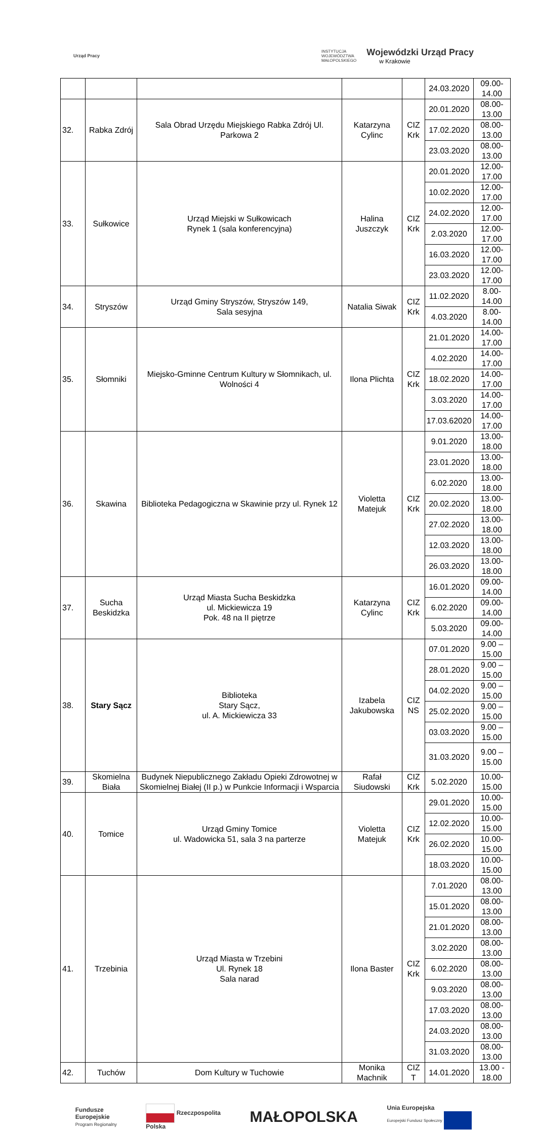Urząd Pracy
INSTYTUCJA
WOJEWÓDZTWA
MAŁOPOLSKIEGO
Wojewódzki Urząd Pracy
w Krakowie
| | | | | | 24.03.2020 | 09.00-14.00 |
| 32. | Rabka Zdrój | Sala Obrad Urzędu Miejskiego Rabka Zdrój Ul. Parkowa 2 | Katarzyna Cylinc | CIZ Krk | 20.01.2020 | 08.00-13.00 |
| | | | | | 17.02.2020 | 08.00-13.00 |
| | | | | | 23.03.2020 | 08.00-13.00 |
| 33. | Sułkowice | Urząd Miejski w Sułkowicach Rynek 1 (sala konferencyjna) | Halina Juszczyk | CIZ Krk | 20.01.2020 | 12.00-17.00 |
| | | | | | 10.02.2020 | 12.00-17.00 |
| | | | | | 24.02.2020 | 12.00-17.00 |
| | | | | | 2.03.2020 | 12.00-17.00 |
| | | | | | 16.03.2020 | 12.00-17.00 |
| | | | | | 23.03.2020 | 12.00-17.00 |
| 34. | Stryszów | Urząd Gminy Stryszów, Stryszów 149, Sala sesyjna | Natalia Siwak | CIZ Krk | 11.02.2020 | 8.00-14.00 |
| | | | | | 4.03.2020 | 8.00-14.00 |
| 35. | Słomniki | Miejsko-Gminne Centrum Kultury w Słomnikach, ul. Wolności 4 | Ilona Plichta | CIZ Krk | 21.01.2020 | 14.00-17.00 |
| | | | | | 4.02.2020 | 14.00-17.00 |
| | | | | | 18.02.2020 | 14.00-17.00 |
| | | | | | 3.03.2020 | 14.00-17.00 |
| | | | | | 17.03.62020 | 14.00-17.00 |
| 36. | Skawina | Biblioteka Pedagogiczna w Skawinie przy ul. Rynek 12 | Violetta Matejuk | CIZ Krk | 9.01.2020 | 13.00-18.00 |
| | | | | | 23.01.2020 | 13.00-18.00 |
| | | | | | 6.02.2020 | 13.00-18.00 |
| | | | | | 20.02.2020 | 13.00-18.00 |
| | | | | | 27.02.2020 | 13.00-18.00 |
| | | | | | 12.03.2020 | 13.00-18.00 |
| | | | | | 26.03.2020 | 13.00-18.00 |
| 37. | Sucha Beskidzka | Urząd Miasta Sucha Beskidzka ul. Mickiewicza 19 Pok. 48 na II piętrze | Katarzyna Cylinc | CIZ Krk | 16.01.2020 | 09.00-14.00 |
| | | | | | 6.02.2020 | 09.00-14.00 |
| | | | | | 5.03.2020 | 09.00-14.00 |
| 38. | Stary Sącz | Biblioteka Stary Sącz, ul. A. Mickiewicza 33 | Izabela Jakubowska | CIZ NS | 07.01.2020 | 9.00 – 15.00 |
| | | | | | 28.01.2020 | 9.00 – 15.00 |
| | | | | | 04.02.2020 | 9.00 – 15.00 |
| | | | | | 25.02.2020 | 9.00 – 15.00 |
| | | | | | 03.03.2020 | 9.00 – 15.00 |
| | | | | | 31.03.2020 | 9.00 – 15.00 |
| 39. | Skomielna Biała | Budynek Niepublicznego Zakładu Opieki Zdrowotnej w Skomielnej Białej (II p.) w Punkcie Informacji i Wsparcia | Rafał Siudowski | CIZ Krk | 5.02.2020 | 10.00-15.00 |
| 40. | Tomice | Urząd Gminy Tomice ul. Wadowicka 51, sala 3 na parterze | Violetta Matejuk | CIZ Krk | 29.01.2020 | 10.00-15.00 |
| | | | | | 12.02.2020 | 10.00-15.00 |
| | | | | | 26.02.2020 | 10.00-15.00 |
| | | | | | 18.03.2020 | 10.00-15.00 |
| 41. | Trzebinia | Urząd Miasta w Trzebini Ul. Rynek 18 Sala narad | Ilona Baster | CIZ Krk | 7.01.2020 | 08.00-13.00 |
| | | | | | 15.01.2020 | 08.00-13.00 |
| | | | | | 21.01.2020 | 08.00-13.00 |
| | | | | | 3.02.2020 | 08.00-13.00 |
| | | | | | 6.02.2020 | 08.00-13.00 |
| | | | | | 9.03.2020 | 08.00-13.00 |
| | | | | | 17.03.2020 | 08.00-13.00 |
| | | | | | 24.03.2020 | 08.00-13.00 |
| | | | | | 31.03.2020 | 08.00-13.00 |
| 42. | Tuchów | Dom Kultury w Tuchowie | Monika Machnik | CIZ T | 14.01.2020 | 13.00 - 18.00 |
Fundusze
Europejskie
Program Regionalny
Rzeczpospolita
Polska
MAŁOPOLSKA
Unia Europejska
Europejski Fundusz Społeczny